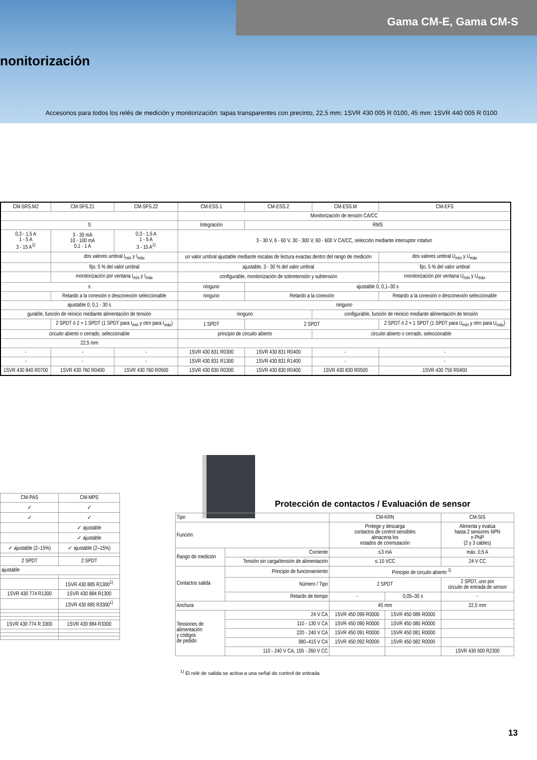Gama CM-E, Gama CM-S
nonitorización
Accesorios para todos los relés de medición y monitorización: tapas transparentes con precinto, 22,5 mm: 1SVR 430 005 R 0100, 45 mm: 1SVR 440 005 R 0100
| CM-SRS.M2 | CM-SFS.21 | CM-SFS.22 | CM-ESS.1 | CM-ESS.2 | CM-ESS.M | CM-EFS |
| | | | Monitorización de tensión CA/CC | | | |
| S | | | Integración | RMS | | |
| 0,3 - 1,5 A 1 - 5 A 3 - 15 A<sup>1)</sup> | 3 - 30 mA 10 - 100 mA 0,1 - 1 A | 0,3 - 1,5 A 1 - 5 A 3 - 15 A<sup>1)</sup> | 3 - 30 V, 6 - 60 V, 30 - 300 V, 60 - 600 V CA/CC, selección mediante interruptor rotativo | | | |
| | dos valores umbral I<sub>mín</sub> y I<sub>máx</sub> | | un valor umbral ajustable mediante escalas de lectura exactas dentro del rango de medición | | | dos valores umbral U<sub>mín</sub> y U<sub>máx</sub> |
| | fijo, 5 % del valor umbral | | ajustable, 3 - 30 % del valor umbral | | | fijo, 5 % del valor umbral |
| | monitorización por ventana I<sub>mín</sub> y I<sub>máx</sub> | | configurable, monitorización de sobretensión y subtensión | | | monitorización por ventana U<sub>mín</sub> y U<sub>máx</sub> |
| s | | | ninguno | ajustable 0, 0,1–30 s | | |
| | Retardo a la conexión o desconexión seleccionable | | ninguno | Retardo a la conexión | | Retardo a la conexión o desconexión seleccionable |
| ajustable 0; 0,1 - 30 s | | | ninguno | | | |
| gurable, función de reinicio mediante alimentación de tensión | | | ninguno | | configurable, función de reinicio mediante alimentación de tensión | |
| | 2 SPDT ó 2 × 1 SPDT (1 SPDT para I<sub>mín</sub> y otro para I<sub>máx</sub>) | | 1 SPDT | 2 SPDT | | 2 SPDT ó 2 × 1 SPDT (1 SPDT para U<sub>mín</sub> y otro para U<sub>máx</sub>) |
| circuito abierto o cerrado, seleccionable | | | principio de circuito abierto | | circuito abierto o cerrado, seleccionable | |
| 22,5 mm | | | | | | |
| - | - | - | 1SVR 430 831 R0300 | 1SVR 430 831 R0400 | - | - |
| - | - | - | 1SVR 430 831 R1300 | 1SVR 430 831 R1400 | - | - |
| 1SVR 430 840 R0700 | 1SVR 430 760 R0400 | 1SVR 430 760 R0500 | 1SVR 430 830 R0300 | 1SVR 430 830 R0400 | 1SVR 430 830 R0500 | 1SVR 430 750 R0400 |
| CM-PAS | CM-MPS |
| ✓ | ✓ |
| ✓ | ✓ |
| | ✓ ajustable |
| | ✓ ajustable |
| ✓ ajustable (2–15%) | ✓ ajustable (2–15%) |
| 2 SPDT | 2 SPDT |
| ajustable | |
| | 1SVR 430 885 R1300<sup>1)</sup> |
| 1SVR 430 774 R1300 | 1SVR 430 884 R1300 |
| | 1SVR 430 885 R3300<sup>1)</sup> |
| 1SVR 430 774 R 3300 | 1SVR 430 884 R3300 |
Protección de contactos / Evaluación de sensor
| Tipo | | CM-KRN | | CM-SIS |
| Función | | Protege y descarga contactos de control sensibles almacena los estados de conmutación | | Alimenta y evalúa hasta 2 sensores NPN o PNP (2 y 3 cables) |
| Rango de medición | Corriente | ≤3 mA | | máx. 0,5 A |
| | Tensión sin carga/tensión de alimentación | ≤ 10 VCC | | 24 V CC |
| Contactos salida | Principio de funcionamiento | Principio de circuito abierto <sup>1)</sup> | | |
| | Número / Tipo | 2 SPDT | | 2 SPDT, uno por circuito de entrada de sensor |
| | Retardo de tiempo | - | 0,05–30 s | - |
| Anchura | | 45 mm | | 22,5 mm |
| Tensiones de alimentación y códigos de pedido | 24 V CA | 1SVR 450 099 R0000 | 1SVR 450 089 R0000 | |
| | 110 - 130 V CA | 1SVR 450 090 R0000 | 1SVR 450 080 R0000 | |
| | 220 - 240 V CA | 1SVR 450 091 R0000 | 1SVR 450 081 R0000 | |
| | 380–415 V CA | 1SVR 450 092 R0000 | 1SVR 450 082 R0000 | |
| | 110 - 240 V CA, 105 - 260 V CC | | | 1SVR 430 500 R2300 |
<sup>1)</sup> El relé de salida se activa a una señal de control de entrada
13